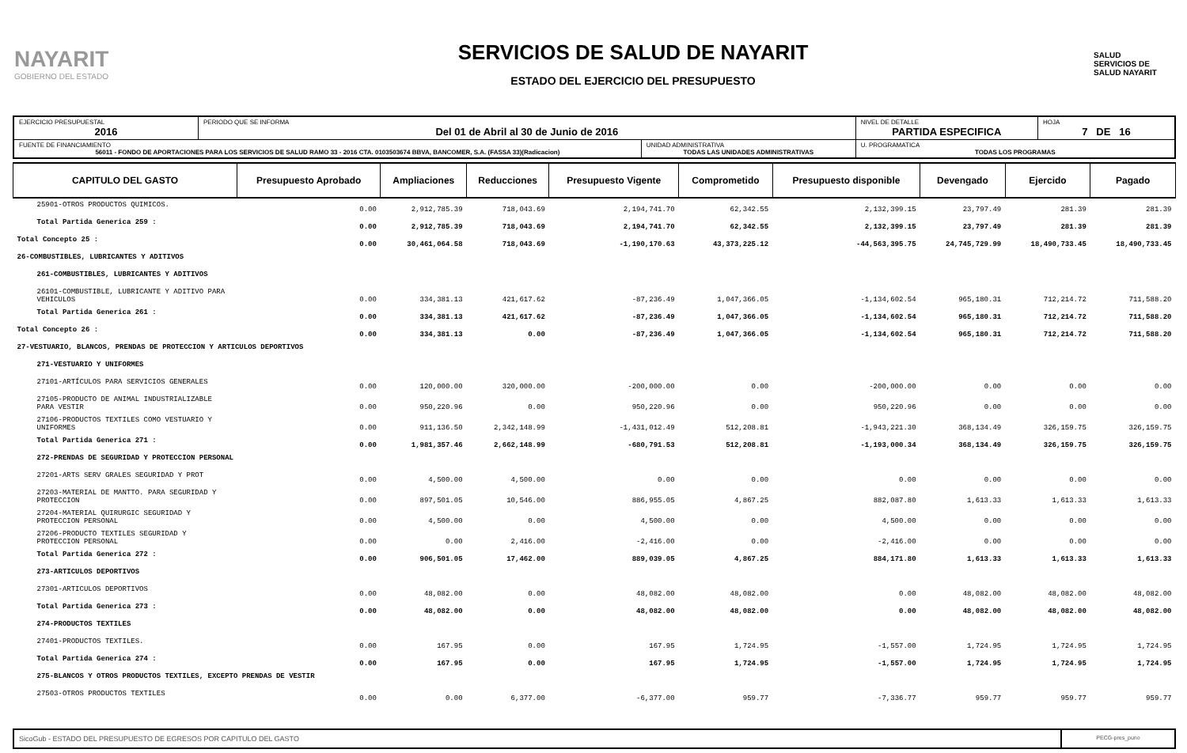NAYARIT
GOBIERNO DEL ESTADO
SERVICIOS DE SALUD DE NAYARIT
ESTADO DEL EJERCICIO DEL PRESUPUESTO
SALUD
SERVICIOS DE SALUD NAYARIT
| EJERCICIO PRESUPUESTAL 2016 | PERIODO QUE SE INFORMA Del 01 de Abril al 30 de Junio de 2016 | | NIVEL DE DETALLE PARTIDA ESPECIFICA | HOJA 7 DE 16 |
| FUENTE DE FINANCIAMIENTO 56011 - FONDO DE APORTACIONES PARA LOS SERVICIOS DE SALUD RAMO 33 - 2016 CTA. 0103503674 BBVA, BANCOMER, S.A. (FASSA 33)(Radicacion) | | UNIDAD ADMINISTRATIVA TODAS LAS UNIDADES ADMINISTRATIVAS | U. PROGRAMATICA TODAS LOS PROGRAMAS | |
| CAPITULO DEL GASTO | Presupuesto Aprobado | Ampliaciones | Reducciones | Presupuesto Vigente | Comprometido | Presupuesto disponible | Devengado | Ejercido | Pagado |
| --- | --- | --- | --- | --- | --- | --- | --- | --- | --- |
| 25901-OTROS PRODUCTOS QUIMICOS. | 0.00 | 2,912,785.39 | 718,043.69 | 2,194,741.70 | 62,342.55 | 2,132,399.15 | 23,797.49 | 281.39 | 281.39 |
| Total Partida Generica 259 : | 0.00 | 2,912,785.39 | 718,043.69 | 2,194,741.70 | 62,342.55 | 2,132,399.15 | 23,797.49 | 281.39 | 281.39 |
| Total Concepto 25 : | 0.00 | 30,461,064.58 | 718,043.69 | -1,190,170.63 | 43,373,225.12 | -44,563,395.75 | 24,745,729.99 | 18,490,733.45 | 18,490,733.45 |
| 26-COMBUSTIBLES, LUBRICANTES Y ADITIVOS | | | | | | | | | |
| 261-COMBUSTIBLES, LUBRICANTES Y ADITIVOS | | | | | | | | | |
| 26101-COMBUSTIBLE, LUBRICANTE Y ADITIVO PARA VEHICULOS | 0.00 | 334,381.13 | 421,617.62 | -87,236.49 | 1,047,366.05 | -1,134,602.54 | 965,180.31 | 712,214.72 | 711,588.20 |
| Total Partida Generica 261 : | 0.00 | 334,381.13 | 421,617.62 | -87,236.49 | 1,047,366.05 | -1,134,602.54 | 965,180.31 | 712,214.72 | 711,588.20 |
| Total Concepto 26 : | 0.00 | 334,381.13 | 0.00 | -87,236.49 | 1,047,366.05 | -1,134,602.54 | 965,180.31 | 712,214.72 | 711,588.20 |
| 27-VESTUARIO, BLANCOS, PRENDAS DE PROTECCION Y ARTICULOS DEPORTIVOS | | | | | | | | | |
| 271-VESTUARIO Y UNIFORMES | | | | | | | | | |
| 27101-ARTÍCULOS PARA SERVICIOS GENERALES | 0.00 | 120,000.00 | 320,000.00 | -200,000.00 | 0.00 | -200,000.00 | 0.00 | 0.00 | 0.00 |
| 27105-PRODUCTO DE ANIMAL INDUSTRIALIZABLE PARA VESTIR | 0.00 | 950,220.96 | 0.00 | 950,220.96 | 0.00 | 950,220.96 | 0.00 | 0.00 | 0.00 |
| 27106-PRODUCTOS TEXTILES COMO VESTUARIO Y UNIFORMES | 0.00 | 911,136.50 | 2,342,148.99 | -1,431,012.49 | 512,208.81 | -1,943,221.30 | 368,134.49 | 326,159.75 | 326,159.75 |
| Total Partida Generica 271 : | 0.00 | 1,981,357.46 | 2,662,148.99 | -680,791.53 | 512,208.81 | -1,193,000.34 | 368,134.49 | 326,159.75 | 326,159.75 |
| 272-PRENDAS DE SEGURIDAD Y PROTECCION PERSONAL | | | | | | | | | |
| 27201-ARTS SERV GRALES SEGURIDAD Y PROT | 0.00 | 4,500.00 | 4,500.00 | 0.00 | 0.00 | 0.00 | 0.00 | 0.00 | 0.00 |
| 27203-MATERIAL DE MANTTO. PARA SEGURIDAD Y PROTECCION | 0.00 | 897,501.05 | 10,546.00 | 886,955.05 | 4,867.25 | 882,087.80 | 1,613.33 | 1,613.33 | 1,613.33 |
| 27204-MATERIAL QUIRURGIC SEGURIDAD Y PROTECCION PERSONAL | 0.00 | 4,500.00 | 0.00 | 4,500.00 | 0.00 | 4,500.00 | 0.00 | 0.00 | 0.00 |
| 27206-PRODUCTO TEXTILES SEGURIDAD Y PROTECCION PERSONAL | 0.00 | 0.00 | 2,416.00 | -2,416.00 | 0.00 | -2,416.00 | 0.00 | 0.00 | 0.00 |
| Total Partida Generica 272 : | 0.00 | 906,501.05 | 17,462.00 | 889,039.05 | 4,867.25 | 884,171.80 | 1,613.33 | 1,613.33 | 1,613.33 |
| 273-ARTICULOS DEPORTIVOS | | | | | | | | | |
| 27301-ARTICULOS DEPORTIVOS | 0.00 | 48,082.00 | 0.00 | 48,082.00 | 48,082.00 | 0.00 | 48,082.00 | 48,082.00 | 48,082.00 |
| Total Partida Generica 273 : | 0.00 | 48,082.00 | 0.00 | 48,082.00 | 48,082.00 | 0.00 | 48,082.00 | 48,082.00 | 48,082.00 |
| 274-PRODUCTOS TEXTILES | | | | | | | | | |
| 27401-PRODUCTOS TEXTILES. | 0.00 | 167.95 | 0.00 | 167.95 | 1,724.95 | -1,557.00 | 1,724.95 | 1,724.95 | 1,724.95 |
| Total Partida Generica 274 : | 0.00 | 167.95 | 0.00 | 167.95 | 1,724.95 | -1,557.00 | 1,724.95 | 1,724.95 | 1,724.95 |
| 275-BLANCOS Y OTROS PRODUCTOS TEXTILES, EXCEPTO PRENDAS DE VESTIR | | | | | | | | | |
| 27503-OTROS PRODUCTOS TEXTILES | 0.00 | 0.00 | 6,377.00 | -6,377.00 | 959.77 | -7,336.77 | 959.77 | 959.77 | 959.77 |
SicoGub - ESTADO DEL PRESUPUESTO DE EGRESOS POR CAPITULO DEL GASTO
PECG-pres_puno